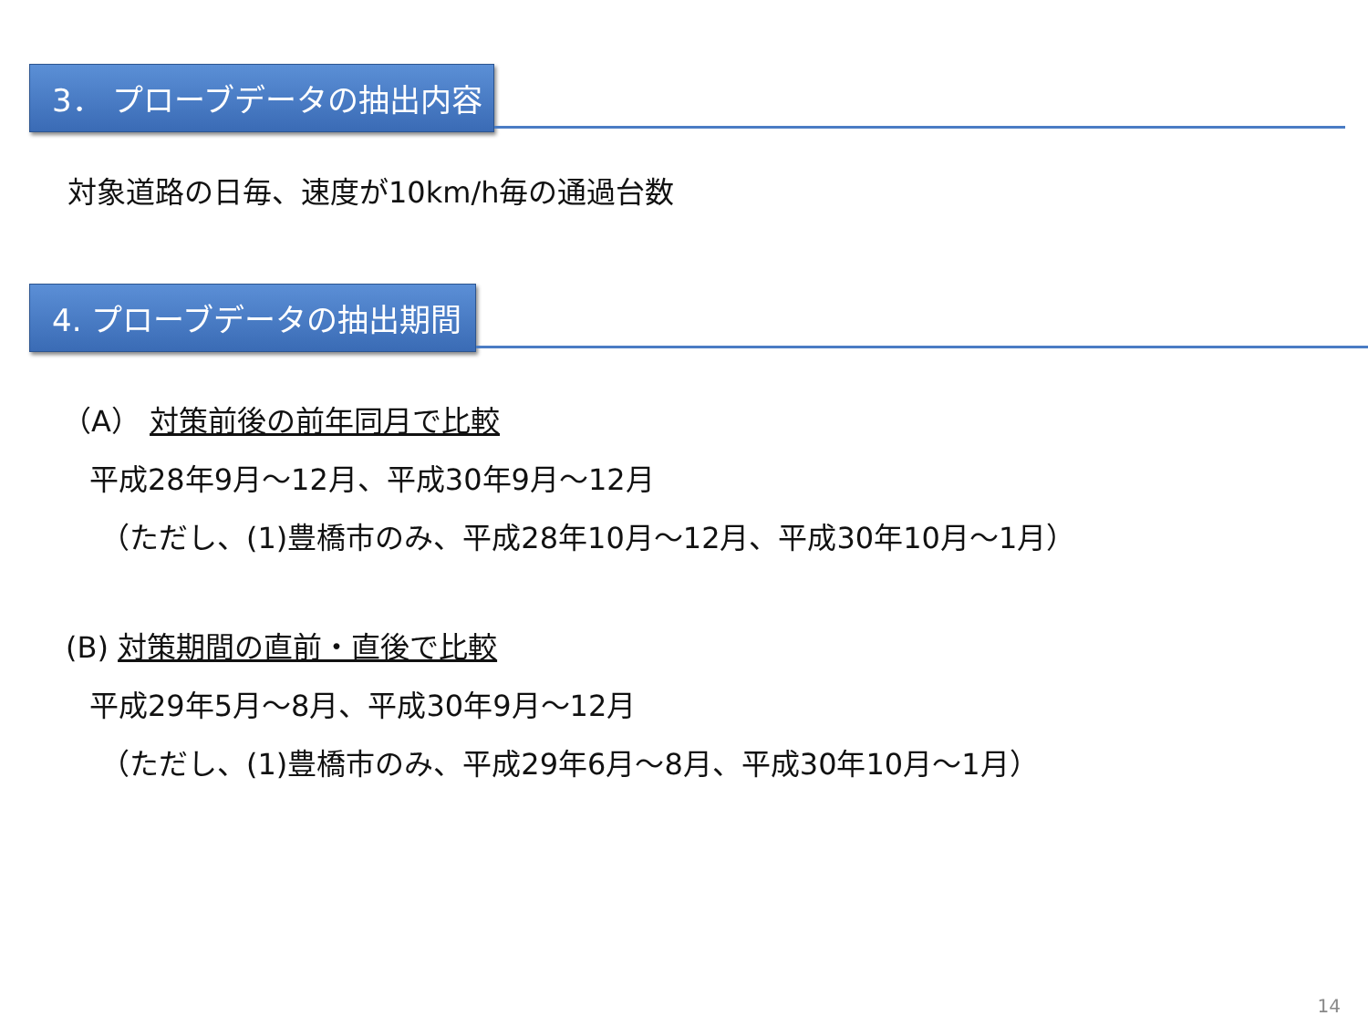3． プローブデータの抽出内容
対象道路の日毎、速度が10km/h毎の通過台数
4. プローブデータの抽出期間
（A） 対策前後の前年同月で比較
平成28年9月～12月、平成30年9月～12月
（ただし、(1)豊橋市のみ、平成28年10月～12月、平成30年10月～1月）
(B) 対策期間の直前・直後で比較
平成29年5月～8月、平成30年9月～12月
（ただし、(1)豊橋市のみ、平成29年6月～8月、平成30年10月～1月）
14